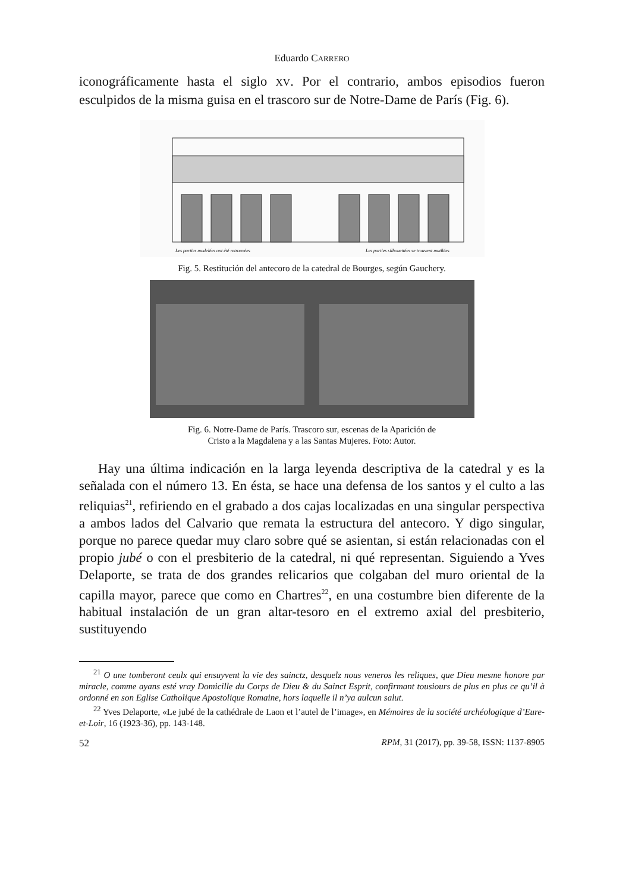Eduardo CARRERO
iconográficamente hasta el siglo XV. Por el contrario, ambos episodios fueron esculpidos de la misma guisa en el trascoro sur de Notre-Dame de París (Fig. 6).
Les parties modelées ont été retrouvées
Les parties silhouettées se trouvent mutilées
Fig. 5. Restitución del antecoro de la catedral de Bourges, según Gauchery.
Fig. 6. Notre-Dame de París. Trascoro sur, escenas de la Aparición de
Cristo a la Magdalena y a las Santas Mujeres. Foto: Autor.
Hay una última indicación en la larga leyenda descriptiva de la catedral y es la señalada con el número 13. En ésta, se hace una defensa de los santos y el culto a las reliquias<sup>21</sup>, refiriendo en el grabado a dos cajas localizadas en una singular perspectiva a ambos lados del Calvario que remata la estructura del antecoro. Y digo singular, porque no parece quedar muy claro sobre qué se asientan, si están relacionadas con el propio jubé o con el presbiterio de la catedral, ni qué representan. Siguiendo a Yves Delaporte, se trata de dos grandes relicarios que colgaban del muro oriental de la capilla mayor, parece que como en Chartres<sup>22</sup>, en una costumbre bien diferente de la habitual instalación de un gran altar-tesoro en el extremo axial del presbiterio, sustituyendo
<sup>21</sup> O une tomberont ceulx qui ensuyvent la vie des sainctz, desquelz nous veneros les reliques, que Dieu mesme honore par miracle, comme ayans esté vray Domicille du Corps de Dieu & du Sainct Esprit, confirmant tousiours de plus en plus ce qu’il à ordonné en son Eglise Catholique Apostolique Romaine, hors laquelle il n’ya aulcun salut.
<sup>22</sup> Yves Delaporte, «Le jubé de la cathédrale de Laon et l’autel de l’image», en Mémoires de la société archéologique d’Eure-et-Loir, 16 (1923-36), pp. 143-148.
52 RPM, 31 (2017), pp. 39-58, ISSN: 1137-8905